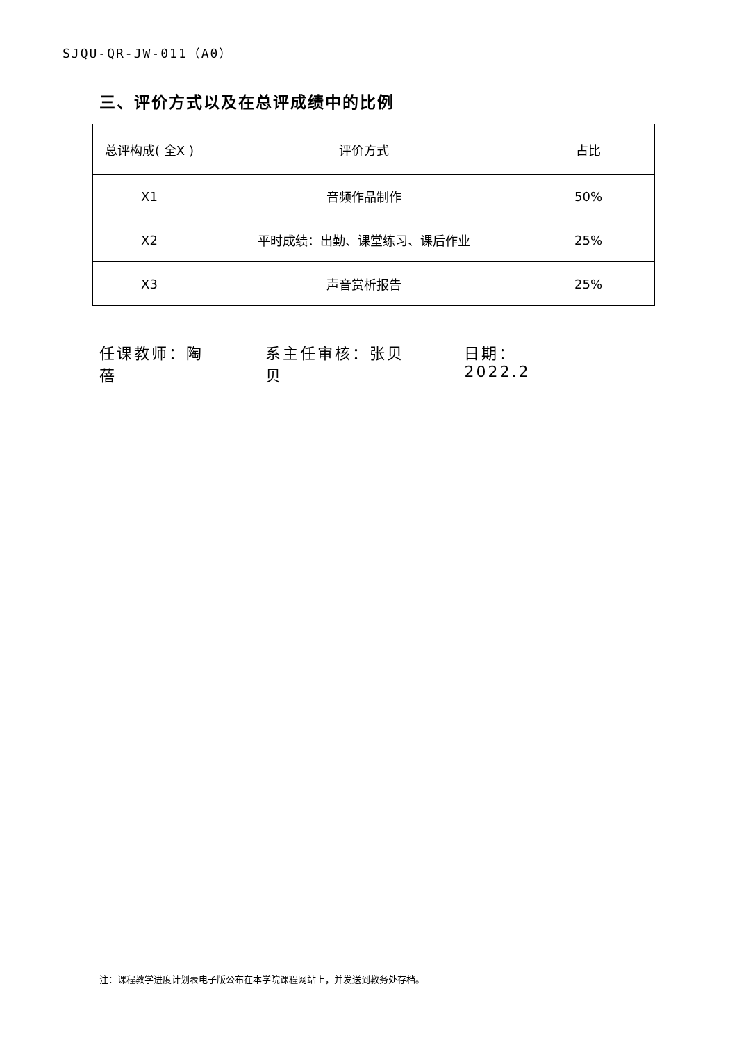SJQU-QR-JW-011（A0）
三、评价方式以及在总评成绩中的比例
| 总评构成( 全X ) | 评价方式 | 占比 |
| --- | --- | --- |
| X1 | 音频作品制作 | 50% |
| X2 | 平时成绩：出勤、课堂练习、课后作业 | 25% |
| X3 | 声音赏析报告 | 25% |
任课教师：陶蓓 系主任审核：张贝贝 日期：2022.2
注：课程教学进度计划表电子版公布在本学院课程网站上，并发送到教务处存档。